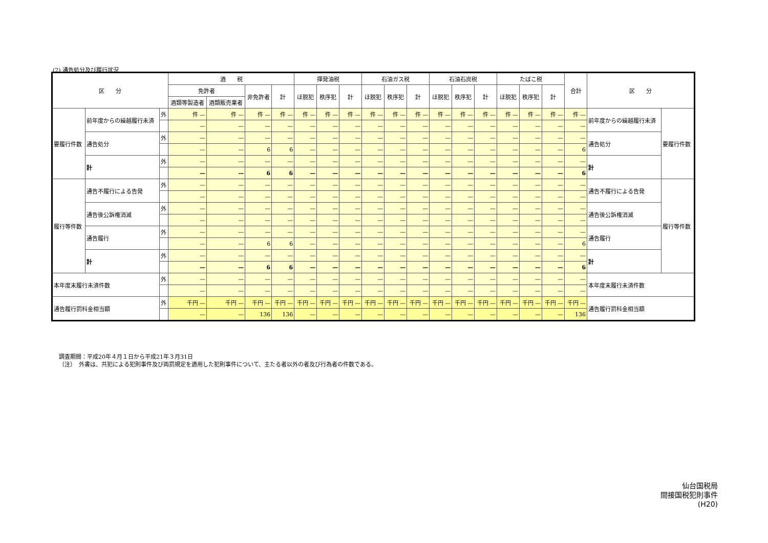(2) 通告処分及び履行状況
| 区 分 | | | 酒 税 | | | | 揮発油税 | | | 石油ガス税 | | | 石油石炭税 | | | たばこ税 | | | 合計 | 区 分 | |
| --- | --- | --- | --- | --- | --- | --- | --- | --- | --- | --- | --- | --- | --- | --- | --- | --- | --- | --- | --- | --- | --- |
| | | | 免許者 | | 非免許者 | 計 | ほ脱犯 | 秩序犯 | 計 | ほ脱犯 | 秩序犯 | 計 | ほ脱犯 | 秩序犯 | 計 | ほ脱犯 | 秩序犯 | 計 | | | |
| | | | 酒類等製造者 | 酒類販売業者 | | | | | | | | | | | | | | | | | |
| 要履行件数 | 前年度からの繰越履行未済 | 外 | 件 — | 件 — | 件 — | 件 — | 件 — | 件 — | 件 — | 件 — | 件 — | 件 — | 件 — | 件 — | 件 — | 件 — | 件 — | 件 — | 件 — | 前年度からの繰越履行未済 | 要履行件数 |
| | | | — | — | — | — | — | — | — | — | — | — | — | — | — | — | — | — | — | | |
| | 通告処分 | 外 | — | — | — | — | — | — | — | — | — | — | — | — | — | — | — | — | — | 通告処分 | |
| | | | — | — | 6 | 6 | — | — | — | — | — | — | — | — | — | — | — | — | 6 | | |
| | 計 | 外 | — | — | — | — | — | — | — | — | — | — | — | — | — | — | — | — | — | 計 | |
| | | | — | — | 6 | 6 | — | — | — | — | — | — | — | — | — | — | — | — | 6 | | |
| 履行等件数 | 通告不履行による告発 | 外 | — | — | — | — | — | — | — | — | — | — | — | — | — | — | — | — | — | 通告不履行による告発 | 履行等件数 |
| | | | — | — | — | — | — | — | — | — | — | — | — | — | — | — | — | — | — | | |
| | 通告後公訴権消滅 | 外 | — | — | — | — | — | — | — | — | — | — | — | — | — | — | — | — | — | 通告後公訴権消滅 | |
| | | | — | — | — | — | — | — | — | — | — | — | — | — | — | — | — | — | — | | |
| | 通告履行 | 外 | — | — | — | — | — | — | — | — | — | — | — | — | — | — | — | — | — | 通告履行 | |
| | | | — | — | 6 | 6 | — | — | — | — | — | — | — | — | — | — | — | — | 6 | | |
| | 計 | 外 | — | — | — | — | — | — | — | — | — | — | — | — | — | — | — | — | — | 計 | |
| | | | — | — | 6 | 6 | — | — | — | — | — | — | — | — | — | — | — | — | 6 | | |
| 本年度末履行未済件数 | | 外 | — | — | — | — | — | — | — | — | — | — | — | — | — | — | — | — | — | 本年度末履行未済件数 | |
| | | | — | — | — | — | — | — | — | — | — | — | — | — | — | — | — | — | — | | |
| 通告履行罰科金相当額 | | 外 | 千円 — | 千円 — | 千円 — | 千円 — | 千円 — | 千円 — | 千円 — | 千円 — | 千円 — | 千円 — | 千円 — | 千円 — | 千円 — | 千円 — | 千円 — | 千円 — | 千円 — | 通告履行罰科金相当額 | |
| | | | — | — | 136 | 136 | — | — | — | — | — | — | — | — | — | — | — | — | 136 | | |
調査期間：平成20年４月１日から平成21年３月31日
（注）　外書は、共犯による犯則事件及び両罰規定を適用した犯則事件について、主たる者以外の者及び行為者の件数である。
仙台国税局
間接国税犯則事件
(H20)